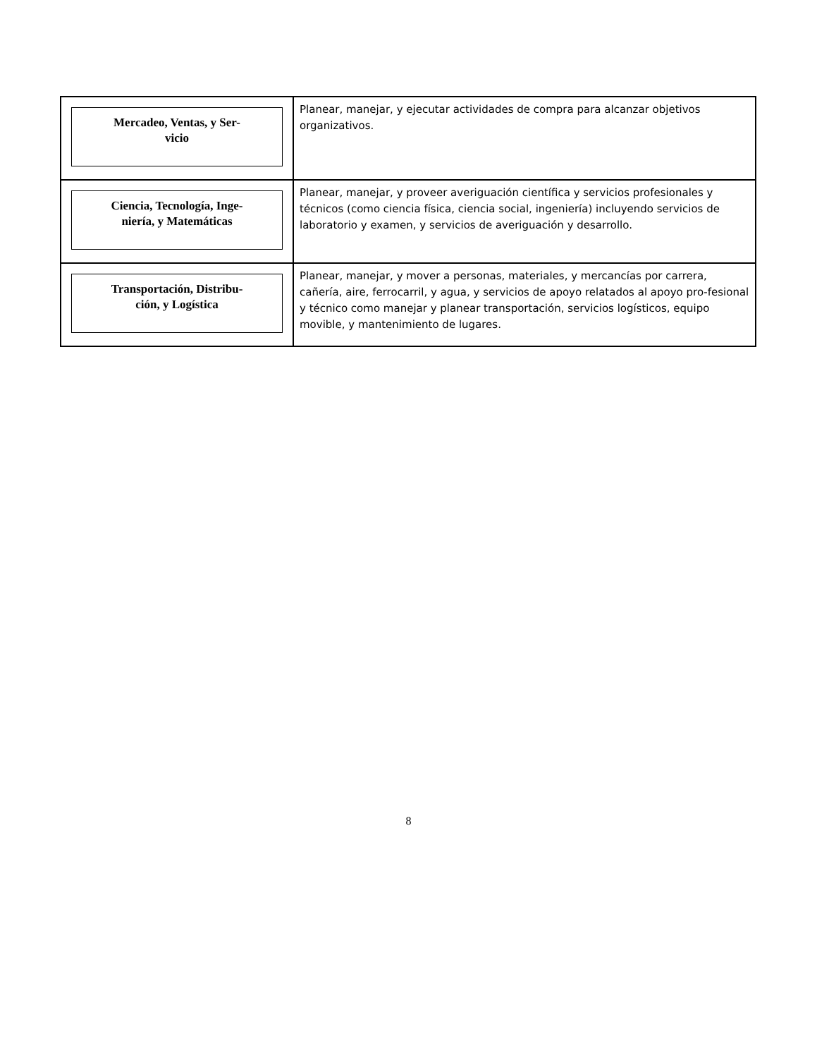| Mercadeo, Ventas, y Ser- vicio | Planear, manejar, y ejecutar actividades de compra para alcanzar objetivos organizativos. |
| Ciencia, Tecnología, Inge- niería, y Matemáticas | Planear, manejar, y proveer averiguación científica y servicios profesionales y técnicos (como ciencia física, ciencia social, ingeniería) incluyendo servicios de laboratorio y examen, y servicios de averiguación y desarrollo. |
| Transportación, Distribu- ción, y Logística | Planear, manejar, y mover a personas, materiales, y mercancías por carrera, cañería, aire, ferrocarril, y agua, y servicios de apoyo relatados al apoyo pro-fesional y técnico como manejar y planear transportación, servicios logísticos, equipo movible, y mantenimiento de lugares. |
8